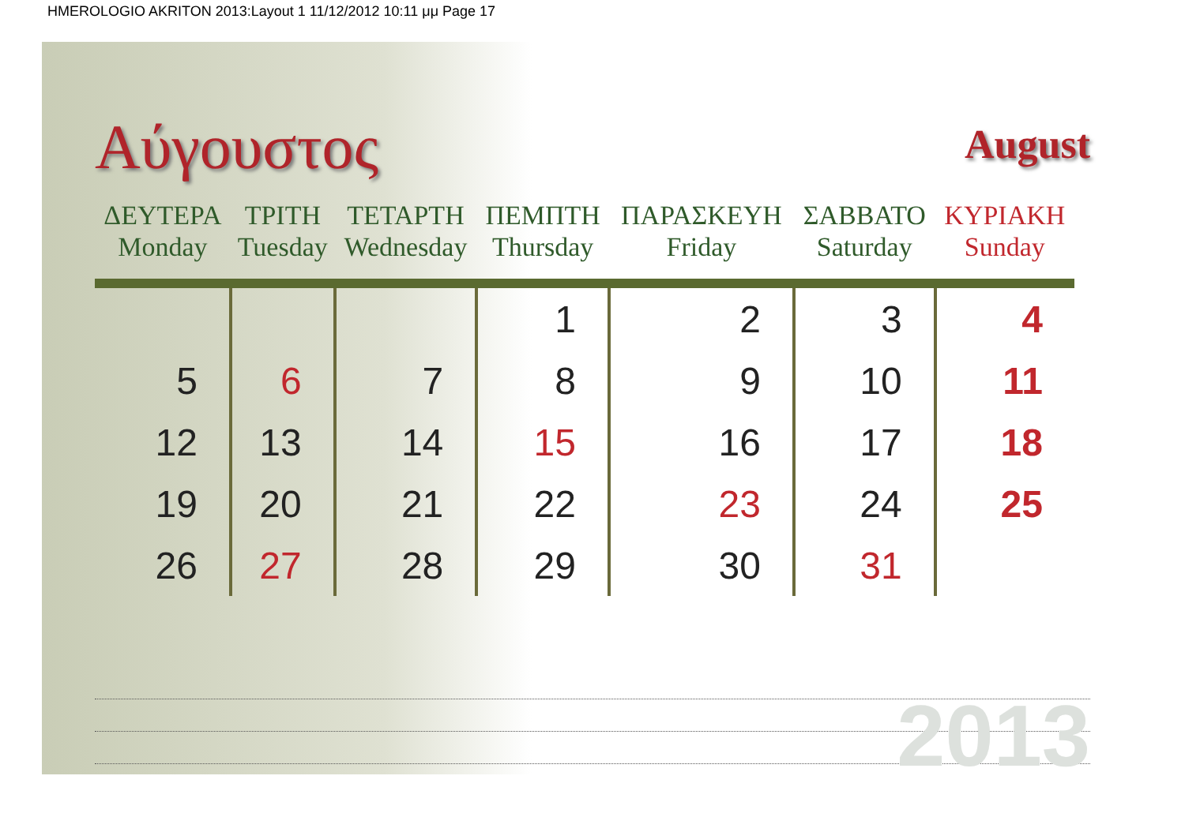HMEROLOGIO AKRITON 2013:Layout 1 11/12/2012 10:11 μμ Page 17
Αύγουστος
August
| ΔΕΥΤΕΡΑ Monday | ΤΡΙΤΗ Tuesday | ΤΕΤΑΡΤΗ Wednesday | ΠΕΜΠΤΗ Thursday | ΠΑΡΑΣΚΕΥΗ Friday | ΣΑΒΒΑΤΟ Saturday | ΚΥΡΙΑΚΗ Sunday |
| --- | --- | --- | --- | --- | --- | --- |
| | | | 1 | 2 | 3 | 4 |
| 5 | 6 | 7 | 8 | 9 | 10 | 11 |
| 12 | 13 | 14 | 15 | 16 | 17 | 18 |
| 19 | 20 | 21 | 22 | 23 | 24 | 25 |
| 26 | 27 | 28 | 29 | 30 | 31 | |
2013